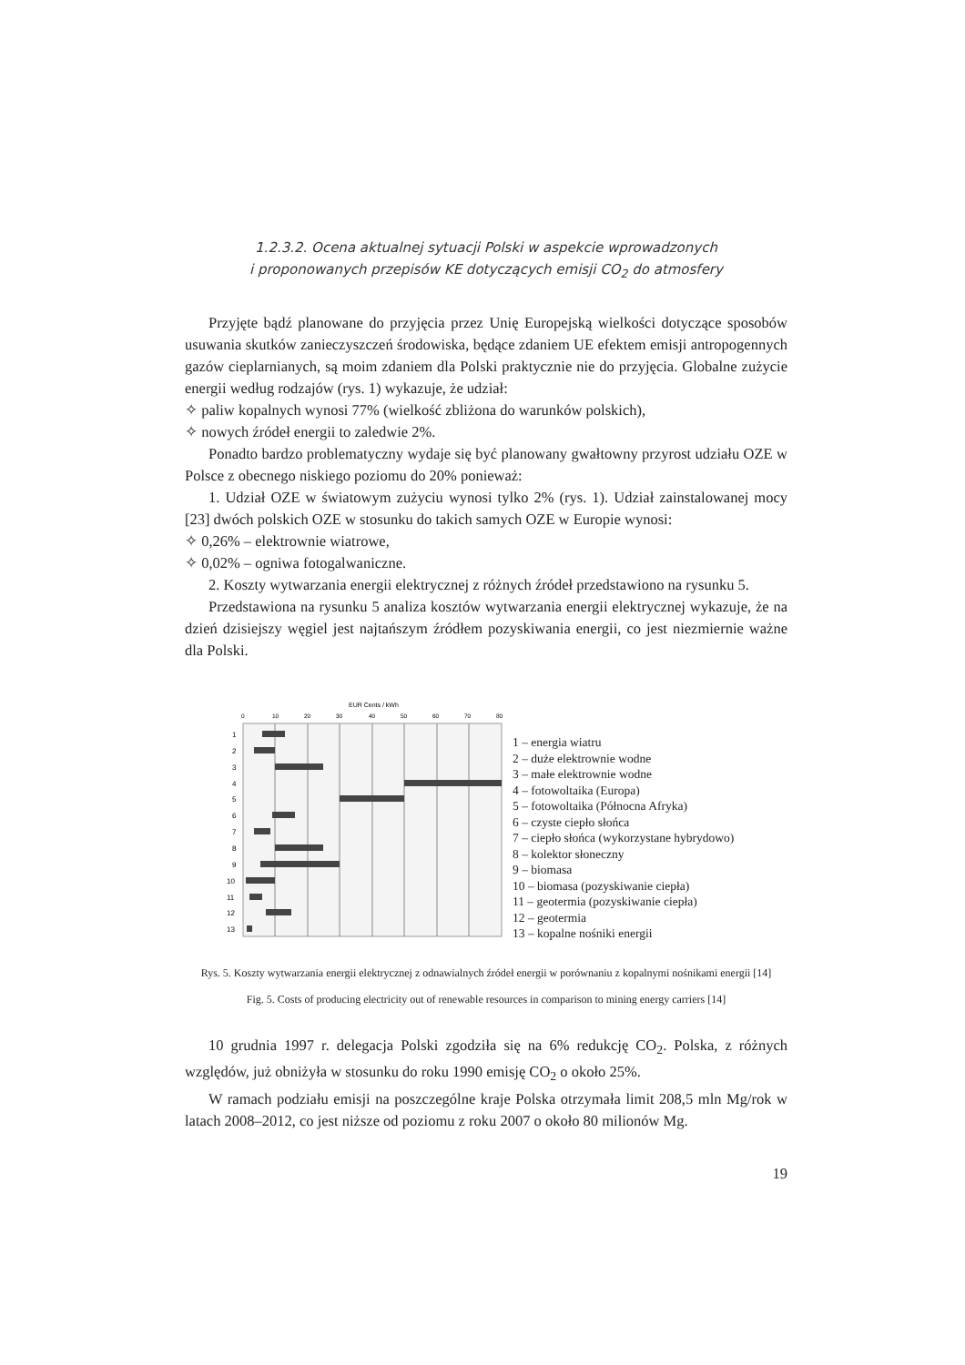1.2.3.2. Ocena aktualnej sytuacji Polski w aspekcie wprowadzonych
i proponowanych przepisów KE dotyczących emisji CO<sub>2</sub> do atmosfery
Przyjęte bądź planowane do przyjęcia przez Unię Europejską wielkości dotyczące sposobów usuwania skutków zanieczyszczeń środowiska, będące zdaniem UE efektem emisji antropogennych gazów cieplarnianych, są moim zdaniem dla Polski praktycznie nie do przyjęcia. Globalne zużycie energii według rodzajów (rys. 1) wykazuje, że udział:
✧ paliw kopalnych wynosi 77% (wielkość zbliżona do warunków polskich),
✧ nowych źródeł energii to zaledwie 2%.
Ponadto bardzo problematyczny wydaje się być planowany gwałtowny przyrost udziału OZE w Polsce z obecnego niskiego poziomu do 20% ponieważ:
1. Udział OZE w światowym zużyciu wynosi tylko 2% (rys. 1). Udział zainstalowanej mocy [23] dwóch polskich OZE w stosunku do takich samych OZE w Europie wynosi:
✧ 0,26% – elektrownie wiatrowe,
✧ 0,02% – ogniwa fotogalwaniczne.
2. Koszty wytwarzania energii elektrycznej z różnych źródeł przedstawiono na rysunku 5.
Przedstawiona na rysunku 5 analiza kosztów wytwarzania energii elektrycznej wykazuje, że na dzień dzisiejszy węgiel jest najtańszym źródłem pozyskiwania energii, co jest niezmiernie ważne dla Polski.
EUR Cents / kWh
0
10
20
30
40
50
60
70
80
1
2
3
4
5
6
7
8
9
10
11
12
13
1 – energia wiatru
2 – duże elektrownie wodne
3 – małe elektrownie wodne
4 – fotowoltaika (Europa)
5 – fotowoltaika (Północna Afryka)
6 – czyste ciepło słońca
7 – ciepło słońca (wykorzystane hybrydowo)
8 – kolektor słoneczny
9 – biomasa
10 – biomasa (pozyskiwanie ciepła)
11 – geotermia (pozyskiwanie ciepła)
12 – geotermia
13 – kopalne nośniki energii
Rys. 5. Koszty wytwarzania energii elektrycznej z odnawialnych źródeł energii w porównaniu z kopalnymi nośnikami energii [14]
Fig. 5. Costs of producing electricity out of renewable resources in comparison to mining energy carriers [14]
10 grudnia 1997 r. delegacja Polski zgodziła się na 6% redukcję CO<sub>2</sub>. Polska, z różnych względów, już obniżyła w stosunku do roku 1990 emisję CO<sub>2</sub> o około 25%.
W ramach podziału emisji na poszczególne kraje Polska otrzymała limit 208,5 mln Mg/rok w latach 2008–2012, co jest niższe od poziomu z roku 2007 o około 80 milionów Mg.
19